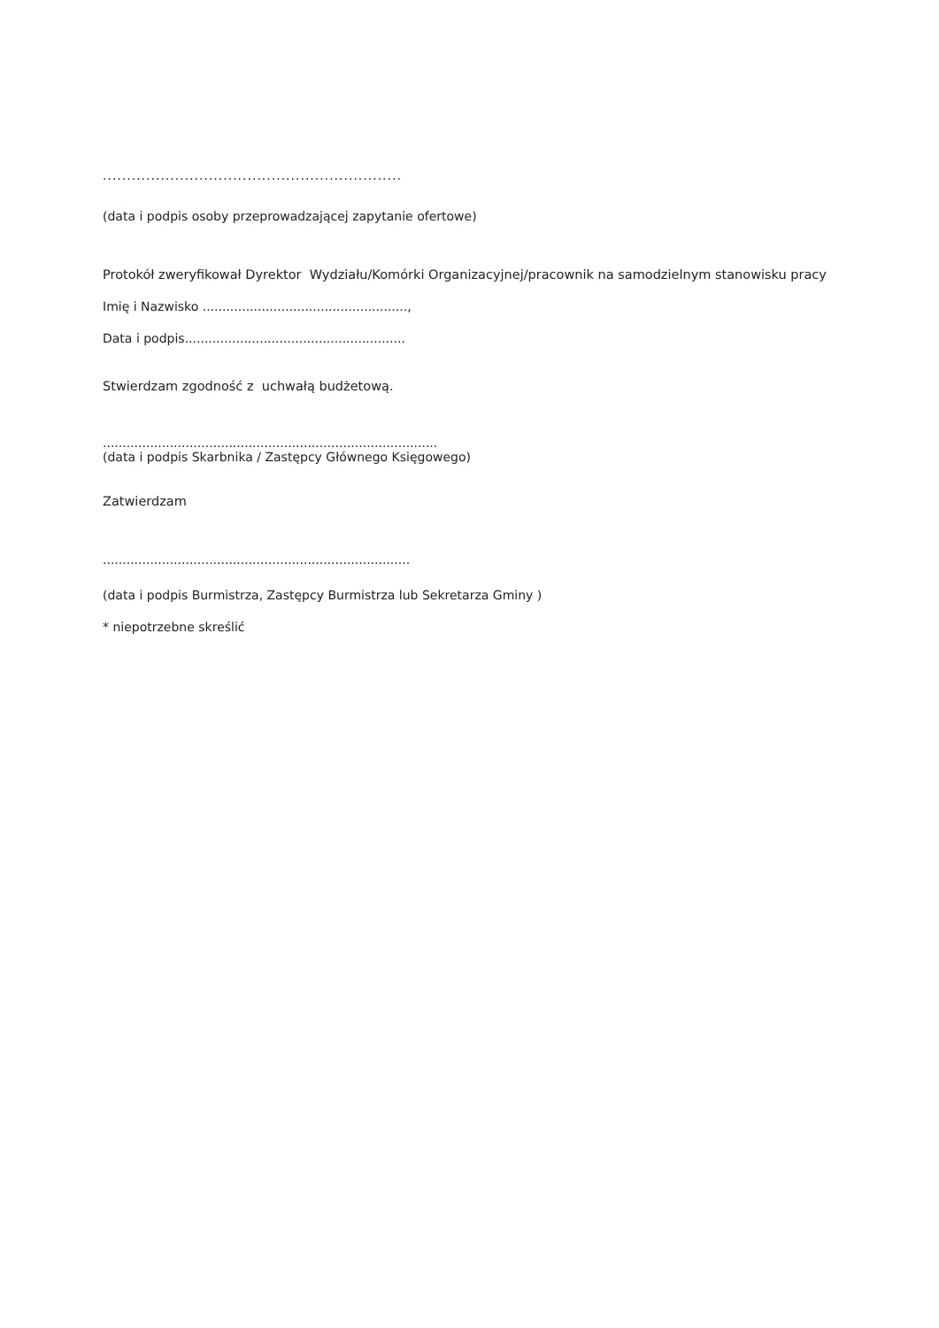..............................................................
(data i podpis osoby przeprowadzającej zapytanie ofertowe)
Protokół zweryfikował Dyrektor Wydziału/Komórki Organizacyjnej/pracownik na samodzielnym stanowisku pracy
Imię i Nazwisko ....................................................,
Data i podpis........................................................
Stwierdzam zgodność z uchwałą budżetową.
.....................................................................................
(data i podpis Skarbnika / Zastępcy Głównego Księgowego)
Zatwierdzam
..............................................................................
(data i podpis Burmistrza, Zastępcy Burmistrza lub Sekretarza Gminy )
* niepotrzebne skreślić